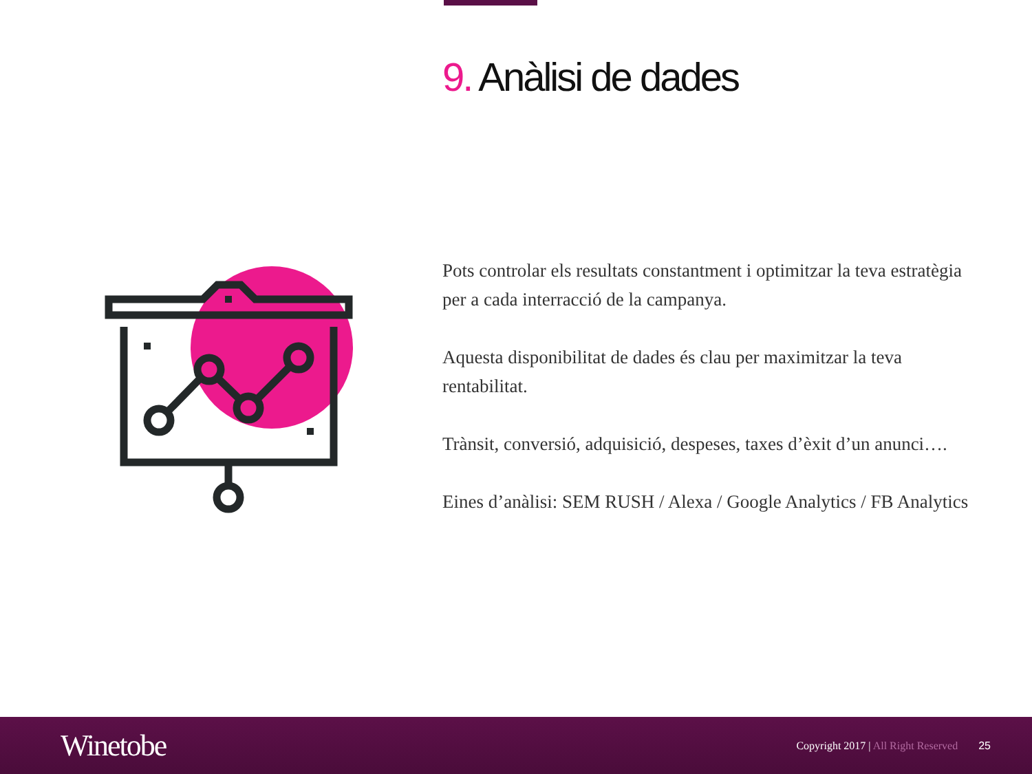9. Anàlisi de dades
Pots controlar els resultats constantment i optimitzar la teva estratègia per a cada interracció de la campanya.
Aquesta disponibilitat de dades és clau per maximitzar la teva rentabilitat.
Trànsit, conversió, adquisició, despeses, taxes d’èxit d’un anunci….
Eines d’anàlisi: SEM RUSH / Alexa / Google Analytics / FB Analytics
Winetobe
Copyright 2017 | All Right Reserved
25